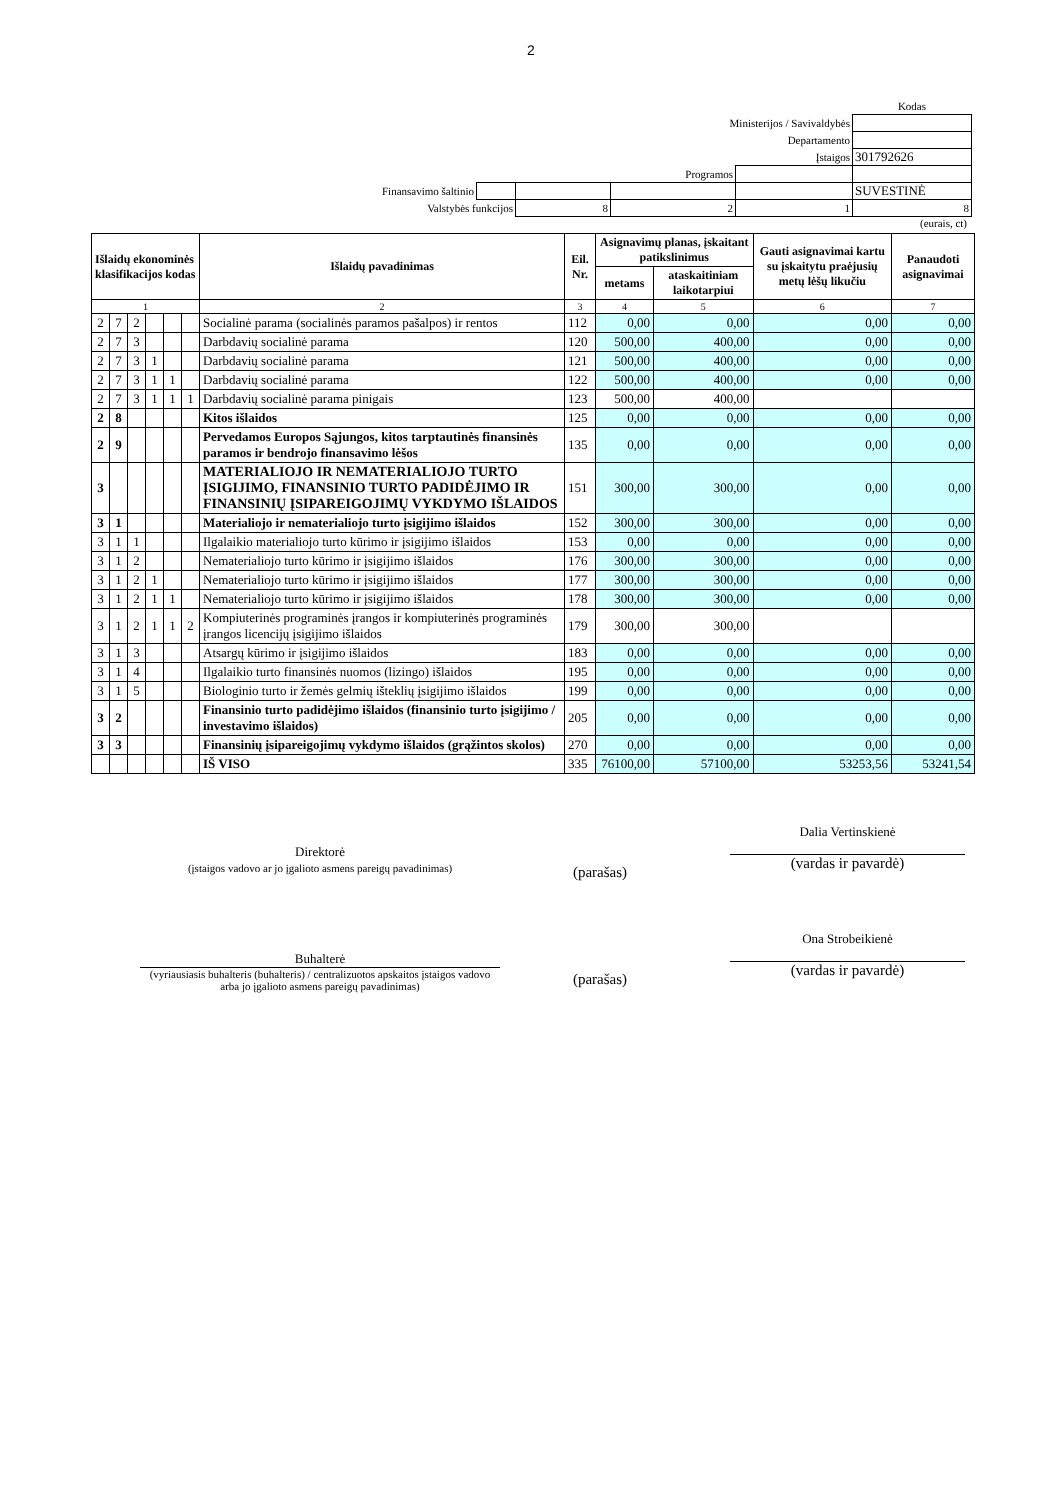2
| | | | | | Kodas |
| Ministerijos / Savivaldybės | | | | | |
| Departamento | | | | | |
| Įstaigos | | | | | 301792626 |
| Programos | | | | | |
| Finansavimo šaltinio | | | | | SUVESTINĖ |
| Valstybės funkcijos | | 8 | 2 | 1 | 8 |
(eurais, ct)
| Išlaidų ekonominės klasifikacijos kodas | | | | | | Išlaidų pavadinimas | Eil. Nr. | Asignavimų planas, įskaitant patikslinimus | | Gauti asignavimai kartu su įskaitytu praėjusių metų lėšų likučiu | Panaudoti asignavimai |
| --- | --- | --- | --- | --- | --- | --- | --- | --- | --- | --- | --- |
| | | | | | | | | metams | ataskaitiniam laikotarpiui | | |
| 1 | | | | | | 2 | 3 | 4 | 5 | 6 | 7 |
| 2 | 7 | 2 | | | | Socialinė parama (socialinės paramos pašalpos) ir rentos | 112 | 0,00 | 0,00 | 0,00 | 0,00 |
| 2 | 7 | 3 | | | | Darbdavių socialinė parama | 120 | 500,00 | 400,00 | 0,00 | 0,00 |
| 2 | 7 | 3 | 1 | | | Darbdavių socialinė parama | 121 | 500,00 | 400,00 | 0,00 | 0,00 |
| 2 | 7 | 3 | 1 | 1 | | Darbdavių socialinė parama | 122 | 500,00 | 400,00 | 0,00 | 0,00 |
| 2 | 7 | 3 | 1 | 1 | 1 | Darbdavių socialinė parama pinigais | 123 | 500,00 | 400,00 | | |
| 2 | 8 | | | | | Kitos išlaidos | 125 | 0,00 | 0,00 | 0,00 | 0,00 |
| 2 | 9 | | | | | Pervedamos Europos Sąjungos, kitos tarptautinės finansinės paramos ir bendrojo finansavimo lėšos | 135 | 0,00 | 0,00 | 0,00 | 0,00 |
| 3 | | | | | | MATERIALIOJO IR NEMATERIALIOJO TURTO ĮSIGIJIMO, FINANSINIO TURTO PADIDĖJIMO IR FINANSINIŲ ĮSIPAREIGOJIMŲ VYKDYMO IŠLAIDOS | 151 | 300,00 | 300,00 | 0,00 | 0,00 |
| 3 | 1 | | | | | Materialiojo ir nematerialiojo turto įsigijimo išlaidos | 152 | 300,00 | 300,00 | 0,00 | 0,00 |
| 3 | 1 | 1 | | | | Ilgalaikio materialiojo turto kūrimo ir įsigijimo išlaidos | 153 | 0,00 | 0,00 | 0,00 | 0,00 |
| 3 | 1 | 2 | | | | Nematerialiojo turto kūrimo ir įsigijimo išlaidos | 176 | 300,00 | 300,00 | 0,00 | 0,00 |
| 3 | 1 | 2 | 1 | | | Nematerialiojo turto kūrimo ir įsigijimo išlaidos | 177 | 300,00 | 300,00 | 0,00 | 0,00 |
| 3 | 1 | 2 | 1 | 1 | | Nematerialiojo turto kūrimo ir įsigijimo išlaidos | 178 | 300,00 | 300,00 | 0,00 | 0,00 |
| 3 | 1 | 2 | 1 | 1 | 2 | Kompiuterinės programinės įrangos ir kompiuterinės programinės įrangos licencijų įsigijimo išlaidos | 179 | 300,00 | 300,00 | | |
| 3 | 1 | 3 | | | | Atsargų kūrimo ir įsigijimo išlaidos | 183 | 0,00 | 0,00 | 0,00 | 0,00 |
| 3 | 1 | 4 | | | | Ilgalaikio turto finansinės nuomos (lizingo) išlaidos | 195 | 0,00 | 0,00 | 0,00 | 0,00 |
| 3 | 1 | 5 | | | | Biologinio turto ir žemės gelmių išteklių įsigijimo išlaidos | 199 | 0,00 | 0,00 | 0,00 | 0,00 |
| 3 | 2 | | | | | Finansinio turto padidėjimo išlaidos (finansinio turto įsigijimo / investavimo išlaidos) | 205 | 0,00 | 0,00 | 0,00 | 0,00 |
| 3 | 3 | | | | | Finansinių įsipareigojimų vykdymo išlaidos (grąžintos skolos) | 270 | 0,00 | 0,00 | 0,00 | 0,00 |
| | | | | | | IŠ VISO | 335 | 76100,00 | 57100,00 | 53253,56 | 53241,54 |
Direktorė
(įstaigos vadovo ar jo įgalioto asmens pareigų pavadinimas)
(parašas)
Dalia Vertinskienė
(vardas ir pavardė)
Buhalterė
(vyriausiasis buhalteris (buhalteris) / centralizuotos apskaitos įstaigos vadovo arba jo įgalioto asmens pareigų pavadinimas)
(parašas)
Ona Strobeikienė
(vardas ir pavardė)